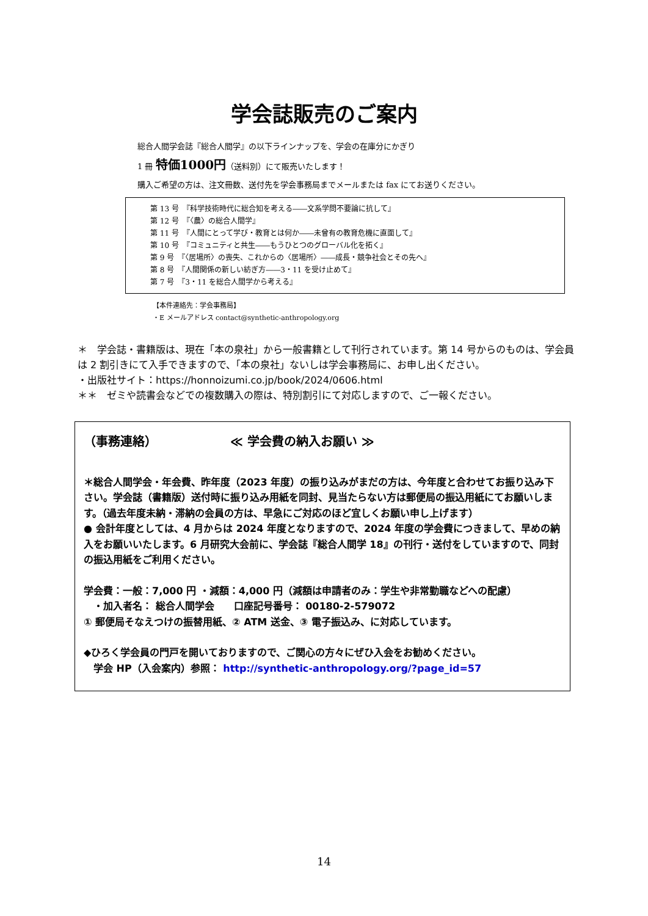学会誌販売のご案内
総合人間学会誌『総合人間学』の以下ラインナップを、学会の在庫分にかぎり
1 冊 特価1000円（送料別）にて販売いたします！
購入ご希望の方は、注文冊数、送付先を学会事務局までメールまたは fax にてお送りください。
第 13 号　『科学技術時代に総合知を考える――文系学問不要論に抗して』
第 12 号　『〈農〉の総合人間学』
第 11 号　『人間にとって学び・教育とは何か――未曾有の教育危機に直面して』
第 10 号　『コミュニティと共生――もうひとつのグローバル化を拓く』
第 9 号　『〈居場所〉の喪失、これからの〈居場所〉――成長・競争社会とその先へ』
第 8 号　『人間関係の新しい紡ぎ方――3・11 を受け止めて』
第 7 号　『3・11 を総合人間学から考える』
【本件連絡先：学会事務局】
・E メールアドレス contact@synthetic-anthropology.org
＊　学会誌・書籍版は、現在「本の泉社」から一般書籍として刊行されています。第 14 号からのものは、学会員は 2 割引きにて入手できますので、「本の泉社」ないしは学会事務局に、お申し出ください。
・出版社サイト：https://honnoizumi.co.jp/book/2024/0606.html
＊＊　ゼミや読書会などでの複数購入の際は、特別割引にて対応しますので、ご一報ください。
（事務連絡） ≪ 学会費の納入お願い ≫
＊総合人間学会・年会費、昨年度（2023 年度）の振り込みがまだの方は、今年度と合わせてお振り込み下さい。学会誌（書籍版）送付時に振り込み用紙を同封、見当たらない方は郵便局の振込用紙にてお願いします。（過去年度未納・滞納の会員の方は、早急にご対応のほど宜しくお願い申し上げます）
● 会計年度としては、4 月からは 2024 年度となりますので、2024 年度の学会費につきまして、早めの納入をお願いいたします。6 月研究大会前に、学会誌『総合人間学 18』の刊行・送付をしていますので、同封の振込用紙をご利用ください。
学会費：一般：7,000 円 ・減額：4,000 円（減額は申請者のみ：学生や非常勤職などへの配慮）
　・加入者名： 総合人間学会　　口座記号番号： 00180-2-579072
① 郵便局そなえつけの振替用紙、② ATM 送金、③ 電子振込み、に対応しています。
◆ひろく学会員の門戸を開いておりますので、ご関心の方々にぜひ入会をお勧めください。
　学会 HP（入会案内）参照： http://synthetic-anthropology.org/?page_id=57
14